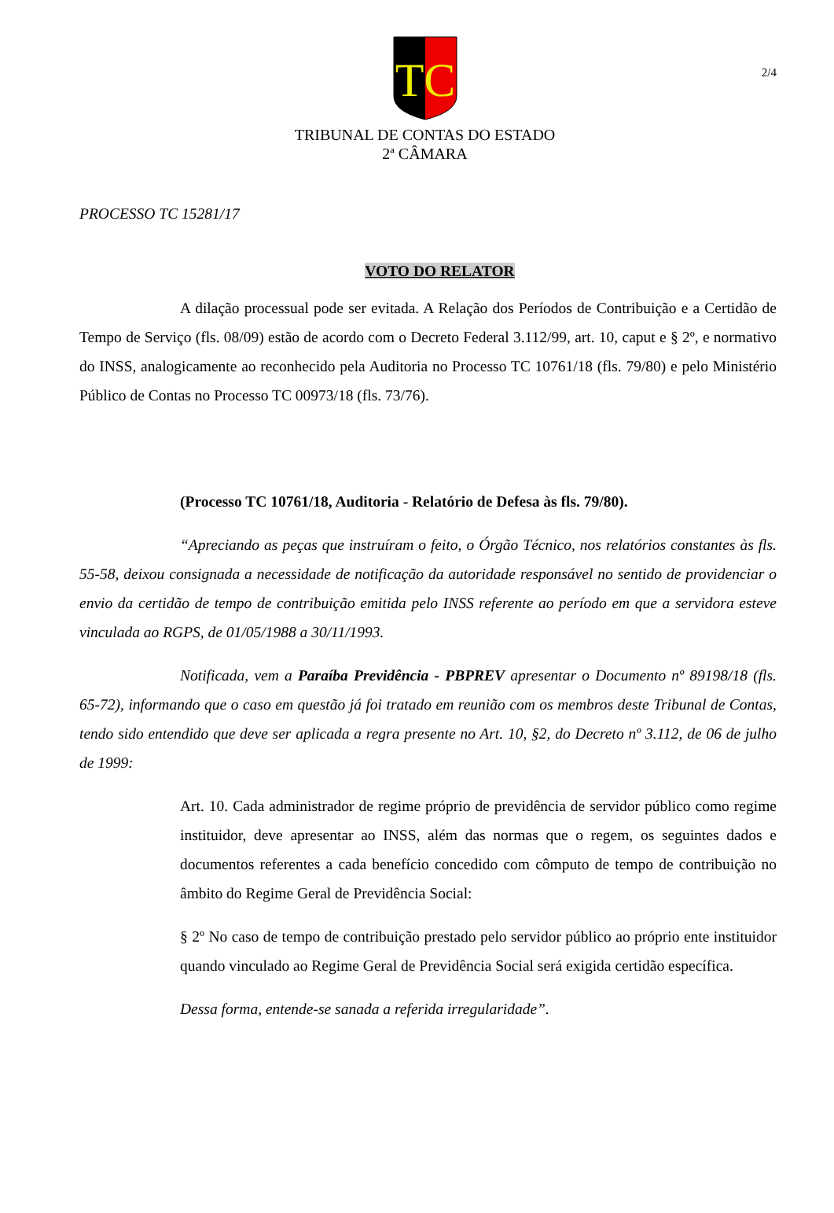2/4
TC
TRIBUNAL DE CONTAS DO ESTADO
2ª CÂMARA
PROCESSO TC 15281/17
VOTO DO RELATOR
A dilação processual pode ser evitada. A Relação dos Períodos de Contribuição e a Certidão de Tempo de Serviço (fls. 08/09) estão de acordo com o Decreto Federal 3.112/99, art. 10, caput e § 2º, e normativo do INSS, analogicamente ao reconhecido pela Auditoria no Processo TC 10761/18 (fls. 79/80) e pelo Ministério Público de Contas no Processo TC 00973/18 (fls. 73/76).
(Processo TC 10761/18, Auditoria - Relatório de Defesa às fls. 79/80).
“Apreciando as peças que instruíram o feito, o Órgão Técnico, nos relatórios constantes às fls. 55-58, deixou consignada a necessidade de notificação da autoridade responsável no sentido de providenciar o envio da certidão de tempo de contribuição emitida pelo INSS referente ao período em que a servidora esteve vinculada ao RGPS, de 01/05/1988 a 30/11/1993.
Notificada, vem a Paraíba Previdência - PBPREV apresentar o Documento nº 89198/18 (fls. 65-72), informando que o caso em questão já foi tratado em reunião com os membros deste Tribunal de Contas, tendo sido entendido que deve ser aplicada a regra presente no Art. 10, §2, do Decreto nº 3.112, de 06 de julho de 1999:
Art. 10. Cada administrador de regime próprio de previdência de servidor público como regime instituidor, deve apresentar ao INSS, além das normas que o regem, os seguintes dados e documentos referentes a cada benefício concedido com cômputo de tempo de contribuição no âmbito do Regime Geral de Previdência Social:
§ 2º No caso de tempo de contribuição prestado pelo servidor público ao próprio ente instituidor quando vinculado ao Regime Geral de Previdência Social será exigida certidão específica.
Dessa forma, entende-se sanada a referida irregularidade”.